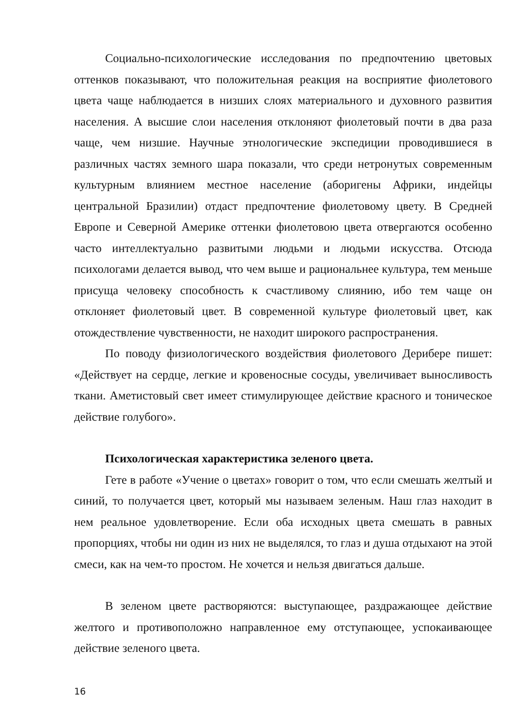Социально-психологические исследования по предпочтению цветовых оттенков показывают, что положительная реакция на восприятие фиолетового цвета чаще наблюдается в низших слоях материального и духовного развития населения. А высшие слои населения отклоняют фиолетовый почти в два раза чаще, чем низшие. Научные этнологические экспедиции проводившиеся в различных частях земного шара показали, что среди нетронутых современным культурным влиянием местное население (аборигены Африки, индейцы центральной Бразилии) отдаст предпочтение фиолетовому цвету. В Средней Европе и Северной Америке оттенки фиолетовою цвета отвергаются особенно часто интеллектуально развитыми людьми и людьми искусства. Отсюда психологами делается вывод, что чем выше и рациональнее культура, тем меньше присуща человеку способность к счастливому слиянию, ибо тем чаще он отклоняет фиолетовый цвет. В современной культуре фиолетовый цвет, как отождествление чувственности, не находит широкого распространения.
По поводу физиологического воздействия фиолетового Дерибере пишет: «Действует на сердце, легкие и кровеносные сосуды, увеличивает выносливость ткани. Аметистовый свет имеет стимулирующее действие красного и тоническое действие голубого».
Психологическая характеристика зеленого цвета.
Гете в работе «Учение о цветах» говорит о том, что если смешать желтый и синий, то получается цвет, который мы называем зеленым. Наш глаз находит в нем реальное удовлетворение. Если оба исходных цвета смешать в равных пропорциях, чтобы ни один из них не выделялся, то глаз и душа отдыхают на этой смеси, как на чем-то простом. Не хочется и нельзя двигаться дальше.
В зеленом цвете растворяются: выступающее, раздражающее действие желтого и противоположно направленное ему отступающее, успокаивающее действие зеленого цвета.
16